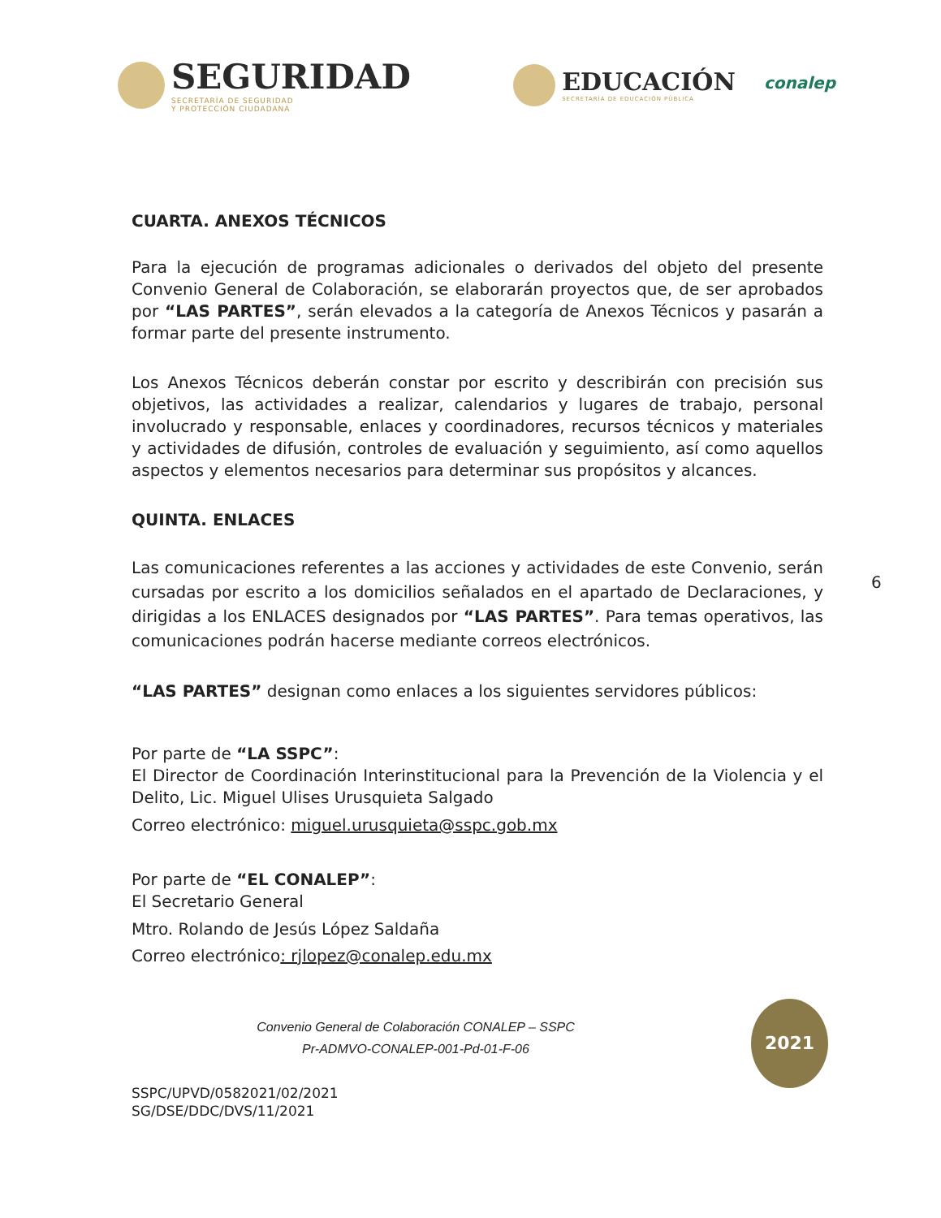SEGURIDAD
SECRETARÍA DE SEGURIDAD
Y PROTECCIÓN CIUDADANA
EDUCACIÓN
SECRETARÍA DE EDUCACIÓN PÚBLICA
conalep
CUARTA. ANEXOS TÉCNICOS
Para la ejecución de programas adicionales o derivados del objeto del presente Convenio General de Colaboración, se elaborarán proyectos que, de ser aprobados por “LAS PARTES”, serán elevados a la categoría de Anexos Técnicos y pasarán a formar parte del presente instrumento.
Los Anexos Técnicos deberán constar por escrito y describirán con precisión sus objetivos, las actividades a realizar, calendarios y lugares de trabajo, personal involucrado y responsable, enlaces y coordinadores, recursos técnicos y materiales y actividades de difusión, controles de evaluación y seguimiento, así como aquellos aspectos y elementos necesarios para determinar sus propósitos y alcances.
QUINTA. ENLACES
Las comunicaciones referentes a las acciones y actividades de este Convenio, serán cursadas por escrito a los domicilios señalados en el apartado de Declaraciones, y dirigidas a los ENLACES designados por “LAS PARTES”. Para temas operativos, las comunicaciones podrán hacerse mediante correos electrónicos.
“LAS PARTES” designan como enlaces a los siguientes servidores públicos:
Por parte de “LA SSPC”:
El Director de Coordinación Interinstitucional para la Prevención de la Violencia y el Delito, Lic. Miguel Ulises Urusquieta Salgado
Correo electrónico: miguel.urusquieta@sspc.gob.mx
Por parte de “EL CONALEP”:
El Secretario General
Mtro. Rolando de Jesús López Saldaña
Correo electrónico: rjlopez@conalep.edu.mx
Convenio General de Colaboración CONALEP – SSPC
Pr-ADMVO-CONALEP-001-Pd-01-F-06
SSPC/UPVD/0582021/02/2021
SG/DSE/DDC/DVS/11/2021
6
2021